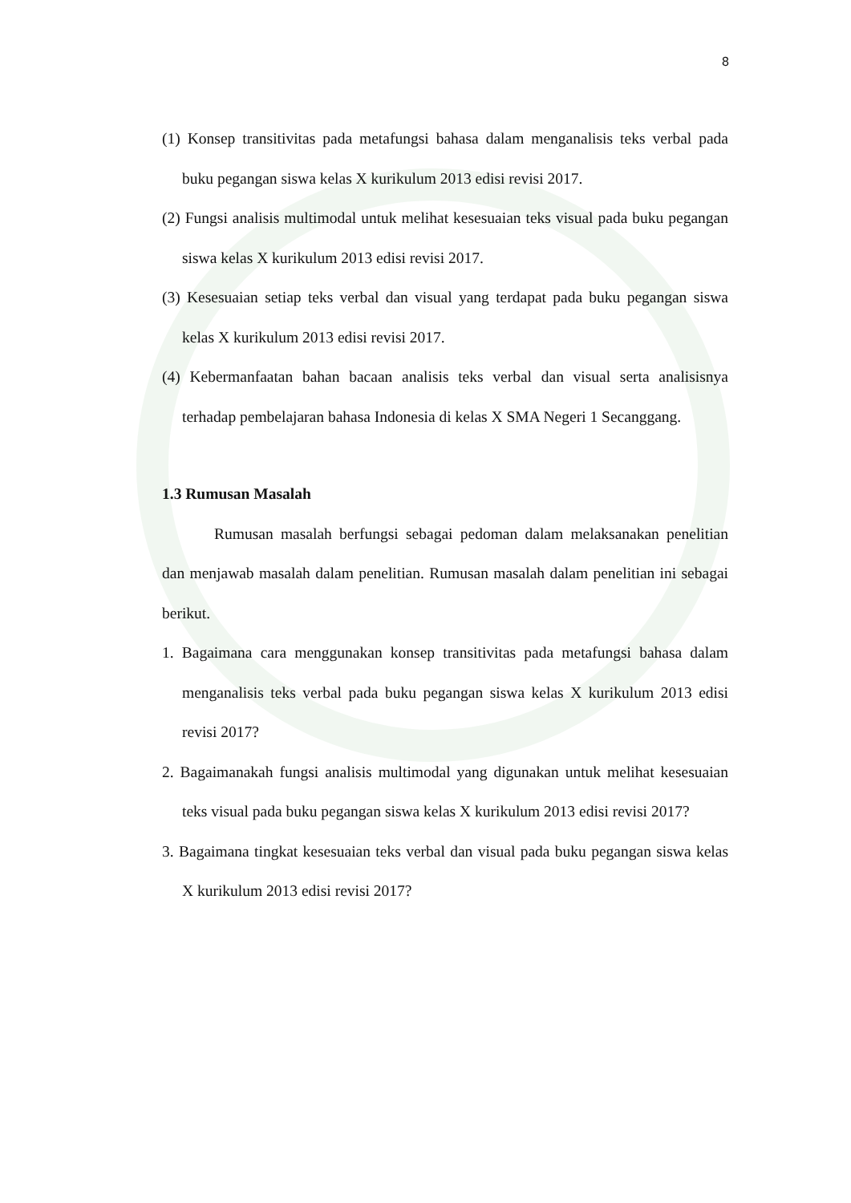8
(1) Konsep transitivitas pada metafungsi bahasa dalam menganalisis teks verbal pada buku pegangan siswa kelas X kurikulum 2013 edisi revisi 2017.
(2) Fungsi analisis multimodal untuk melihat kesesuaian teks visual pada buku pegangan siswa kelas X kurikulum 2013 edisi revisi 2017.
(3) Kesesuaian setiap teks verbal dan visual yang terdapat pada buku pegangan siswa kelas X kurikulum 2013 edisi revisi 2017.
(4) Kebermanfaatan bahan bacaan analisis teks verbal dan visual serta analisisnya terhadap pembelajaran bahasa Indonesia di kelas X SMA Negeri 1 Secanggang.
1.3 Rumusan Masalah
Rumusan masalah berfungsi sebagai pedoman dalam melaksanakan penelitian dan menjawab masalah dalam penelitian. Rumusan masalah dalam penelitian ini sebagai berikut.
1. Bagaimana cara menggunakan konsep transitivitas pada metafungsi bahasa dalam menganalisis teks verbal pada buku pegangan siswa kelas X kurikulum 2013 edisi revisi 2017?
2. Bagaimanakah fungsi analisis multimodal yang digunakan untuk melihat kesesuaian teks visual pada buku pegangan siswa kelas X kurikulum 2013 edisi revisi 2017?
3. Bagaimana tingkat kesesuaian teks verbal dan visual pada buku pegangan siswa kelas X kurikulum 2013 edisi revisi 2017?